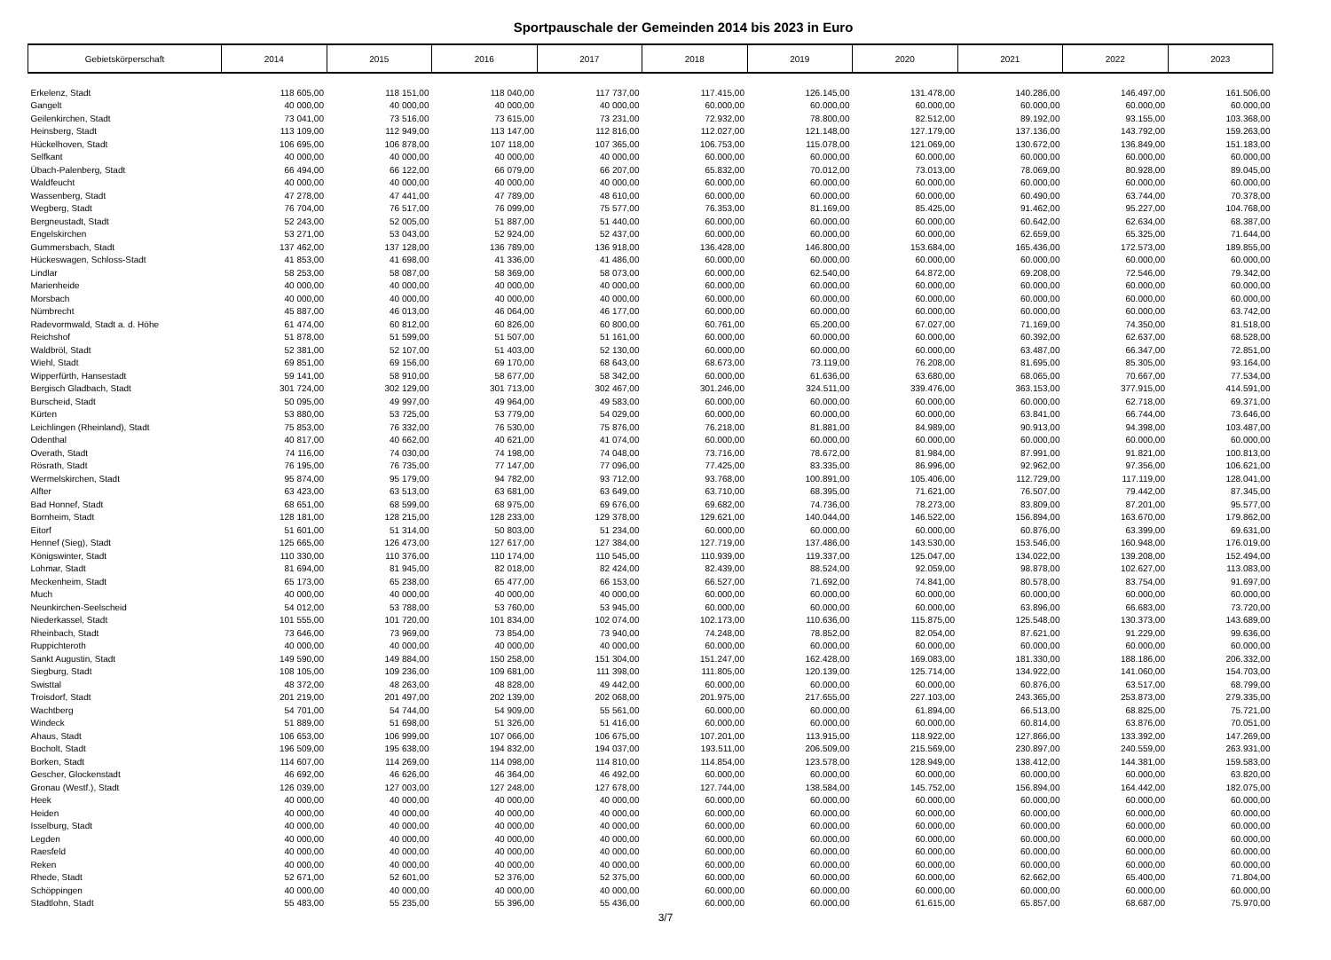Sportpauschale der Gemeinden 2014 bis 2023 in Euro
| Gebietskörperschaft | 2014 | 2015 | 2016 | 2017 | 2018 | 2019 | 2020 | 2021 | 2022 | 2023 |
| --- | --- | --- | --- | --- | --- | --- | --- | --- | --- | --- |
| Erkelenz, Stadt | 118 605,00 | 118 151,00 | 118 040,00 | 117 737,00 | 117.415,00 | 126.145,00 | 131.478,00 | 140.286,00 | 146.497,00 | 161.506,00 |
| Gangelt | 40 000,00 | 40 000,00 | 40 000,00 | 40 000,00 | 60.000,00 | 60.000,00 | 60.000,00 | 60.000,00 | 60.000,00 | 60.000,00 |
| Geilenkirchen, Stadt | 73 041,00 | 73 516,00 | 73 615,00 | 73 231,00 | 72.932,00 | 78.800,00 | 82.512,00 | 89.192,00 | 93.155,00 | 103.368,00 |
| Heinsberg, Stadt | 113 109,00 | 112 949,00 | 113 147,00 | 112 816,00 | 112.027,00 | 121.148,00 | 127.179,00 | 137.136,00 | 143.792,00 | 159.263,00 |
| Hückelhoven, Stadt | 106 695,00 | 106 878,00 | 107 118,00 | 107 365,00 | 106.753,00 | 115.078,00 | 121.069,00 | 130.672,00 | 136.849,00 | 151.183,00 |
| Selfkant | 40 000,00 | 40 000,00 | 40 000,00 | 40 000,00 | 60.000,00 | 60.000,00 | 60.000,00 | 60.000,00 | 60.000,00 | 60.000,00 |
| Übach-Palenberg, Stadt | 66 494,00 | 66 122,00 | 66 079,00 | 66 207,00 | 65.832,00 | 70.012,00 | 73.013,00 | 78.069,00 | 80.928,00 | 89.045,00 |
| Waldfeucht | 40 000,00 | 40 000,00 | 40 000,00 | 40 000,00 | 60.000,00 | 60.000,00 | 60.000,00 | 60.000,00 | 60.000,00 | 60.000,00 |
| Wassenberg, Stadt | 47 278,00 | 47 441,00 | 47 789,00 | 48 610,00 | 60.000,00 | 60.000,00 | 60.000,00 | 60.490,00 | 63.744,00 | 70.378,00 |
| Wegberg, Stadt | 76 704,00 | 76 517,00 | 76 099,00 | 75 577,00 | 76.353,00 | 81.169,00 | 85.425,00 | 91.462,00 | 95.227,00 | 104.768,00 |
| Bergneustadt, Stadt | 52 243,00 | 52 005,00 | 51 887,00 | 51 440,00 | 60.000,00 | 60.000,00 | 60.000,00 | 60.642,00 | 62.634,00 | 68.387,00 |
| Engelskirchen | 53 271,00 | 53 043,00 | 52 924,00 | 52 437,00 | 60.000,00 | 60.000,00 | 60.000,00 | 62.659,00 | 65.325,00 | 71.644,00 |
| Gummersbach, Stadt | 137 462,00 | 137 128,00 | 136 789,00 | 136 918,00 | 136.428,00 | 146.800,00 | 153.684,00 | 165.436,00 | 172.573,00 | 189.855,00 |
| Hückeswagen, Schloss-Stadt | 41 853,00 | 41 698,00 | 41 336,00 | 41 486,00 | 60.000,00 | 60.000,00 | 60.000,00 | 60.000,00 | 60.000,00 | 60.000,00 |
| Lindlar | 58 253,00 | 58 087,00 | 58 369,00 | 58 073,00 | 60.000,00 | 62.540,00 | 64.872,00 | 69.208,00 | 72.546,00 | 79.342,00 |
| Marienheide | 40 000,00 | 40 000,00 | 40 000,00 | 40 000,00 | 60.000,00 | 60.000,00 | 60.000,00 | 60.000,00 | 60.000,00 | 60.000,00 |
| Morsbach | 40 000,00 | 40 000,00 | 40 000,00 | 40 000,00 | 60.000,00 | 60.000,00 | 60.000,00 | 60.000,00 | 60.000,00 | 60.000,00 |
| Nümbrecht | 45 887,00 | 46 013,00 | 46 064,00 | 46 177,00 | 60.000,00 | 60.000,00 | 60.000,00 | 60.000,00 | 60.000,00 | 63.742,00 |
| Radevormwald, Stadt a. d. Höhe | 61 474,00 | 60 812,00 | 60 826,00 | 60 800,00 | 60.761,00 | 65.200,00 | 67.027,00 | 71.169,00 | 74.350,00 | 81.518,00 |
| Reichshof | 51 878,00 | 51 599,00 | 51 507,00 | 51 161,00 | 60.000,00 | 60.000,00 | 60.000,00 | 60.392,00 | 62.637,00 | 68.528,00 |
| Waldbröl, Stadt | 52 381,00 | 52 107,00 | 51 403,00 | 52 130,00 | 60.000,00 | 60.000,00 | 60.000,00 | 63.487,00 | 66.347,00 | 72.851,00 |
| Wiehl, Stadt | 69 851,00 | 69 156,00 | 69 170,00 | 68 643,00 | 68.673,00 | 73.119,00 | 76.208,00 | 81.695,00 | 85.305,00 | 93.164,00 |
| Wipperfürth, Hansestadt | 59 141,00 | 58 910,00 | 58 677,00 | 58 342,00 | 60.000,00 | 61.636,00 | 63.680,00 | 68.065,00 | 70.667,00 | 77.534,00 |
| Bergisch Gladbach, Stadt | 301 724,00 | 302 129,00 | 301 713,00 | 302 467,00 | 301.246,00 | 324.511,00 | 339.476,00 | 363.153,00 | 377.915,00 | 414.591,00 |
| Burscheid, Stadt | 50 095,00 | 49 997,00 | 49 964,00 | 49 583,00 | 60.000,00 | 60.000,00 | 60.000,00 | 60.000,00 | 62.718,00 | 69.371,00 |
| Kürten | 53 880,00 | 53 725,00 | 53 779,00 | 54 029,00 | 60.000,00 | 60.000,00 | 60.000,00 | 63.841,00 | 66.744,00 | 73.646,00 |
| Leichlingen (Rheinland), Stadt | 75 853,00 | 76 332,00 | 76 530,00 | 75 876,00 | 76.218,00 | 81.881,00 | 84.989,00 | 90.913,00 | 94.398,00 | 103.487,00 |
| Odenthal | 40 817,00 | 40 662,00 | 40 621,00 | 41 074,00 | 60.000,00 | 60.000,00 | 60.000,00 | 60.000,00 | 60.000,00 | 60.000,00 |
| Overath, Stadt | 74 116,00 | 74 030,00 | 74 198,00 | 74 048,00 | 73.716,00 | 78.672,00 | 81.984,00 | 87.991,00 | 91.821,00 | 100.813,00 |
| Rösrath, Stadt | 76 195,00 | 76 735,00 | 77 147,00 | 77 096,00 | 77.425,00 | 83.335,00 | 86.996,00 | 92.962,00 | 97.356,00 | 106.621,00 |
| Wermelskirchen, Stadt | 95 874,00 | 95 179,00 | 94 782,00 | 93 712,00 | 93.768,00 | 100.891,00 | 105.406,00 | 112.729,00 | 117.119,00 | 128.041,00 |
| Alfter | 63 423,00 | 63 513,00 | 63 681,00 | 63 649,00 | 63.710,00 | 68.395,00 | 71.621,00 | 76.507,00 | 79.442,00 | 87.345,00 |
| Bad Honnef, Stadt | 68 651,00 | 68 599,00 | 68 975,00 | 69 676,00 | 69.682,00 | 74.736,00 | 78.273,00 | 83.809,00 | 87.201,00 | 95.577,00 |
| Bornheim, Stadt | 128 181,00 | 128 215,00 | 128 233,00 | 129 378,00 | 129.621,00 | 140.044,00 | 146.522,00 | 156.894,00 | 163.670,00 | 179.862,00 |
| Eitorf | 51 601,00 | 51 314,00 | 50 803,00 | 51 234,00 | 60.000,00 | 60.000,00 | 60.000,00 | 60.876,00 | 63.399,00 | 69.631,00 |
| Hennef (Sieg), Stadt | 125 665,00 | 126 473,00 | 127 617,00 | 127 384,00 | 127.719,00 | 137.486,00 | 143.530,00 | 153.546,00 | 160.948,00 | 176.019,00 |
| Königswinter, Stadt | 110 330,00 | 110 376,00 | 110 174,00 | 110 545,00 | 110.939,00 | 119.337,00 | 125.047,00 | 134.022,00 | 139.208,00 | 152.494,00 |
| Lohmar, Stadt | 81 694,00 | 81 945,00 | 82 018,00 | 82 424,00 | 82.439,00 | 88.524,00 | 92.059,00 | 98.878,00 | 102.627,00 | 113.083,00 |
| Meckenheim, Stadt | 65 173,00 | 65 238,00 | 65 477,00 | 66 153,00 | 66.527,00 | 71.692,00 | 74.841,00 | 80.578,00 | 83.754,00 | 91.697,00 |
| Much | 40 000,00 | 40 000,00 | 40 000,00 | 40 000,00 | 60.000,00 | 60.000,00 | 60.000,00 | 60.000,00 | 60.000,00 | 60.000,00 |
| Neunkirchen-Seelscheid | 54 012,00 | 53 788,00 | 53 760,00 | 53 945,00 | 60.000,00 | 60.000,00 | 60.000,00 | 63.896,00 | 66.683,00 | 73.720,00 |
| Niederkassel, Stadt | 101 555,00 | 101 720,00 | 101 834,00 | 102 074,00 | 102.173,00 | 110.636,00 | 115.875,00 | 125.548,00 | 130.373,00 | 143.689,00 |
| Rheinbach, Stadt | 73 646,00 | 73 969,00 | 73 854,00 | 73 940,00 | 74.248,00 | 78.852,00 | 82.054,00 | 87.621,00 | 91.229,00 | 99.636,00 |
| Ruppichteroth | 40 000,00 | 40 000,00 | 40 000,00 | 40 000,00 | 60.000,00 | 60.000,00 | 60.000,00 | 60.000,00 | 60.000,00 | 60.000,00 |
| Sankt Augustin, Stadt | 149 590,00 | 149 884,00 | 150 258,00 | 151 304,00 | 151.247,00 | 162.428,00 | 169.083,00 | 181.330,00 | 188.186,00 | 206.332,00 |
| Siegburg, Stadt | 108 105,00 | 109 236,00 | 109 681,00 | 111 398,00 | 111.805,00 | 120.139,00 | 125.714,00 | 134.922,00 | 141.060,00 | 154.703,00 |
| Swisttal | 48 372,00 | 48 263,00 | 48 828,00 | 49 442,00 | 60.000,00 | 60.000,00 | 60.000,00 | 60.876,00 | 63.517,00 | 68.799,00 |
| Troisdorf, Stadt | 201 219,00 | 201 497,00 | 202 139,00 | 202 068,00 | 201.975,00 | 217.655,00 | 227.103,00 | 243.365,00 | 253.873,00 | 279.335,00 |
| Wachtberg | 54 701,00 | 54 744,00 | 54 909,00 | 55 561,00 | 60.000,00 | 60.000,00 | 61.894,00 | 66.513,00 | 68.825,00 | 75.721,00 |
| Windeck | 51 889,00 | 51 698,00 | 51 326,00 | 51 416,00 | 60.000,00 | 60.000,00 | 60.000,00 | 60.814,00 | 63.876,00 | 70.051,00 |
| Ahaus, Stadt | 106 653,00 | 106 999,00 | 107 066,00 | 106 675,00 | 107.201,00 | 113.915,00 | 118.922,00 | 127.866,00 | 133.392,00 | 147.269,00 |
| Bocholt, Stadt | 196 509,00 | 195 638,00 | 194 832,00 | 194 037,00 | 193.511,00 | 206.509,00 | 215.569,00 | 230.897,00 | 240.559,00 | 263.931,00 |
| Borken, Stadt | 114 607,00 | 114 269,00 | 114 098,00 | 114 810,00 | 114.854,00 | 123.578,00 | 128.949,00 | 138.412,00 | 144.381,00 | 159.583,00 |
| Gescher, Glockenstadt | 46 692,00 | 46 626,00 | 46 364,00 | 46 492,00 | 60.000,00 | 60.000,00 | 60.000,00 | 60.000,00 | 60.000,00 | 63.820,00 |
| Gronau (Westf.), Stadt | 126 039,00 | 127 003,00 | 127 248,00 | 127 678,00 | 127.744,00 | 138.584,00 | 145.752,00 | 156.894,00 | 164.442,00 | 182.075,00 |
| Heek | 40 000,00 | 40 000,00 | 40 000,00 | 40 000,00 | 60.000,00 | 60.000,00 | 60.000,00 | 60.000,00 | 60.000,00 | 60.000,00 |
| Heiden | 40 000,00 | 40 000,00 | 40 000,00 | 40 000,00 | 60.000,00 | 60.000,00 | 60.000,00 | 60.000,00 | 60.000,00 | 60.000,00 |
| Isselburg, Stadt | 40 000,00 | 40 000,00 | 40 000,00 | 40 000,00 | 60.000,00 | 60.000,00 | 60.000,00 | 60.000,00 | 60.000,00 | 60.000,00 |
| Legden | 40 000,00 | 40 000,00 | 40 000,00 | 40 000,00 | 60.000,00 | 60.000,00 | 60.000,00 | 60.000,00 | 60.000,00 | 60.000,00 |
| Raesfeld | 40 000,00 | 40 000,00 | 40 000,00 | 40 000,00 | 60.000,00 | 60.000,00 | 60.000,00 | 60.000,00 | 60.000,00 | 60.000,00 |
| Reken | 40 000,00 | 40 000,00 | 40 000,00 | 40 000,00 | 60.000,00 | 60.000,00 | 60.000,00 | 60.000,00 | 60.000,00 | 60.000,00 |
| Rhede, Stadt | 52 671,00 | 52 601,00 | 52 376,00 | 52 375,00 | 60.000,00 | 60.000,00 | 60.000,00 | 62.662,00 | 65.400,00 | 71.804,00 |
| Schöppingen | 40 000,00 | 40 000,00 | 40 000,00 | 40 000,00 | 60.000,00 | 60.000,00 | 60.000,00 | 60.000,00 | 60.000,00 | 60.000,00 |
| Stadtlohn, Stadt | 55 483,00 | 55 235,00 | 55 396,00 | 55 436,00 | 60.000,00 | 60.000,00 | 61.615,00 | 65.857,00 | 68.687,00 | 75.970,00 |
3/7